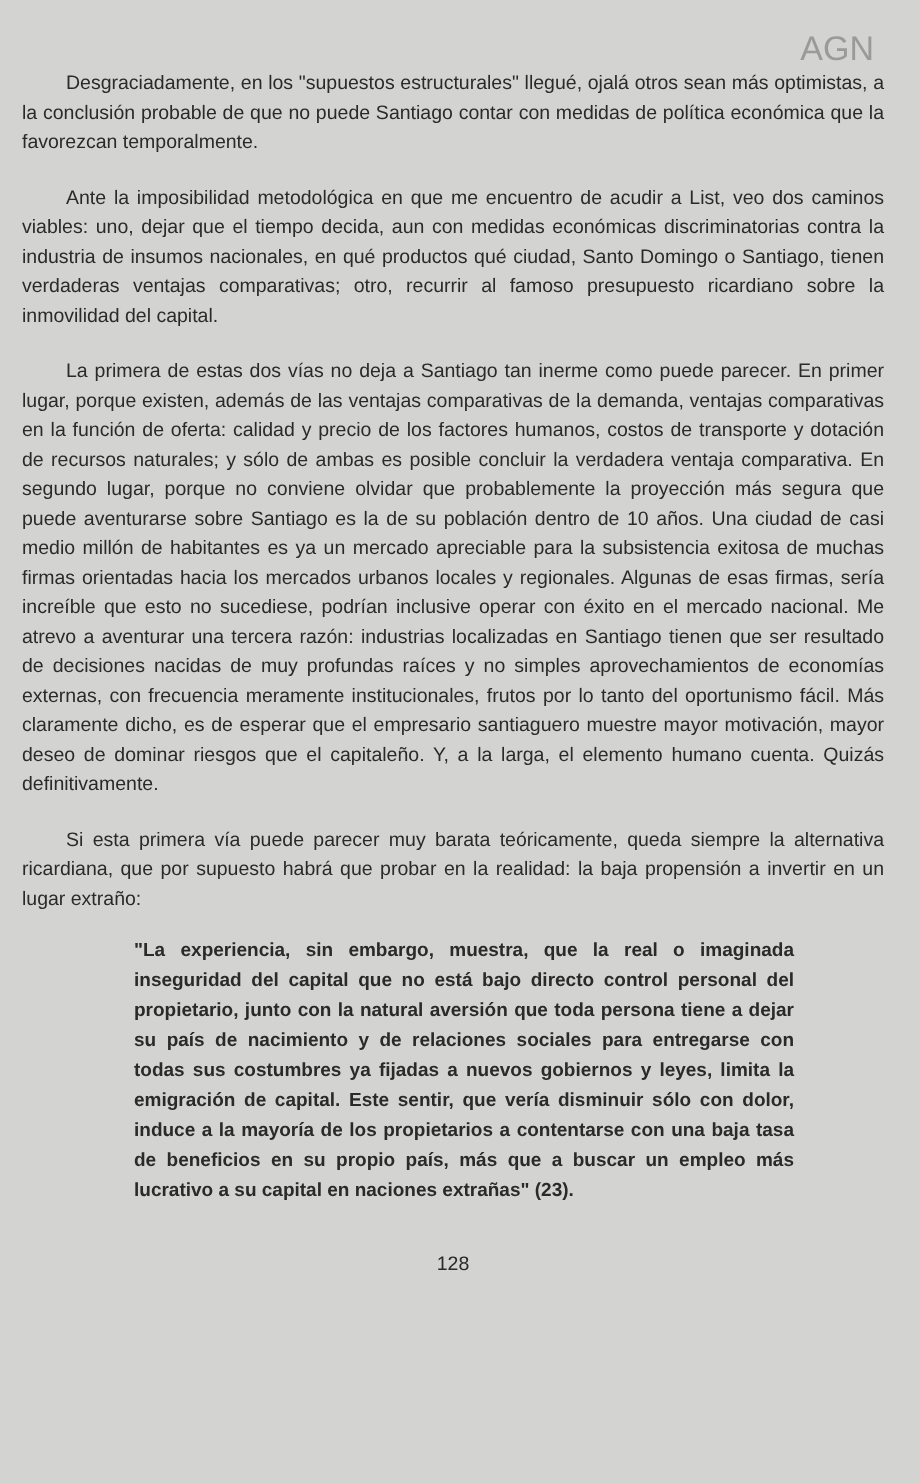AGN
Desgraciadamente, en los "supuestos estructurales" llegué, ojalá otros sean más optimistas, a la conclusión probable de que no puede Santiago contar con medidas de política económica que la favorezcan temporalmente.
Ante la imposibilidad metodológica en que me encuentro de acudir a List, veo dos caminos viables: uno, dejar que el tiempo decida, aun con medidas económicas discriminatorias contra la industria de insumos nacionales, en qué productos qué ciudad, Santo Domingo o Santiago, tienen verdaderas ventajas comparativas; otro, recurrir al famoso presupuesto ricardiano sobre la inmovilidad del capital.
La primera de estas dos vías no deja a Santiago tan inerme como puede parecer. En primer lugar, porque existen, además de las ventajas comparativas de la demanda, ventajas comparativas en la función de oferta: calidad y precio de los factores humanos, costos de transporte y dotación de recursos naturales; y sólo de ambas es posible concluir la verdadera ventaja comparativa. En segundo lugar, porque no conviene olvidar que probablemente la proyección más segura que puede aventurarse sobre Santiago es la de su población dentro de 10 años. Una ciudad de casi medio millón de habitantes es ya un mercado apreciable para la subsistencia exitosa de muchas firmas orientadas hacia los mercados urbanos locales y regionales. Algunas de esas firmas, sería increíble que esto no sucediese, podrían inclusive operar con éxito en el mercado nacional. Me atrevo a aventurar una tercera razón: industrias localizadas en Santiago tienen que ser resultado de decisiones nacidas de muy profundas raíces y no simples aprovechamientos de economías externas, con frecuencia meramente institucionales, frutos por lo tanto del oportunismo fácil. Más claramente dicho, es de esperar que el empresario santiaguero muestre mayor motivación, mayor deseo de dominar riesgos que el capitaleño. Y, a la larga, el elemento humano cuenta. Quizás definitivamente.
Si esta primera vía puede parecer muy barata teóricamente, queda siempre la alternativa ricardiana, que por supuesto habrá que probar en la realidad: la baja propensión a invertir en un lugar extraño:
"La experiencia, sin embargo, muestra, que la real o imaginada inseguridad del capital que no está bajo directo control personal del propietario, junto con la natural aversión que toda persona tiene a dejar su país de nacimiento y de relaciones sociales para entregarse con todas sus costumbres ya fijadas a nuevos gobiernos y leyes, limita la emigración de capital. Este sentir, que vería disminuir sólo con dolor, induce a la mayoría de los propietarios a contentarse con una baja tasa de beneficios en su propio país, más que a buscar un empleo más lucrativo a su capital en naciones extrañas" (23).
128